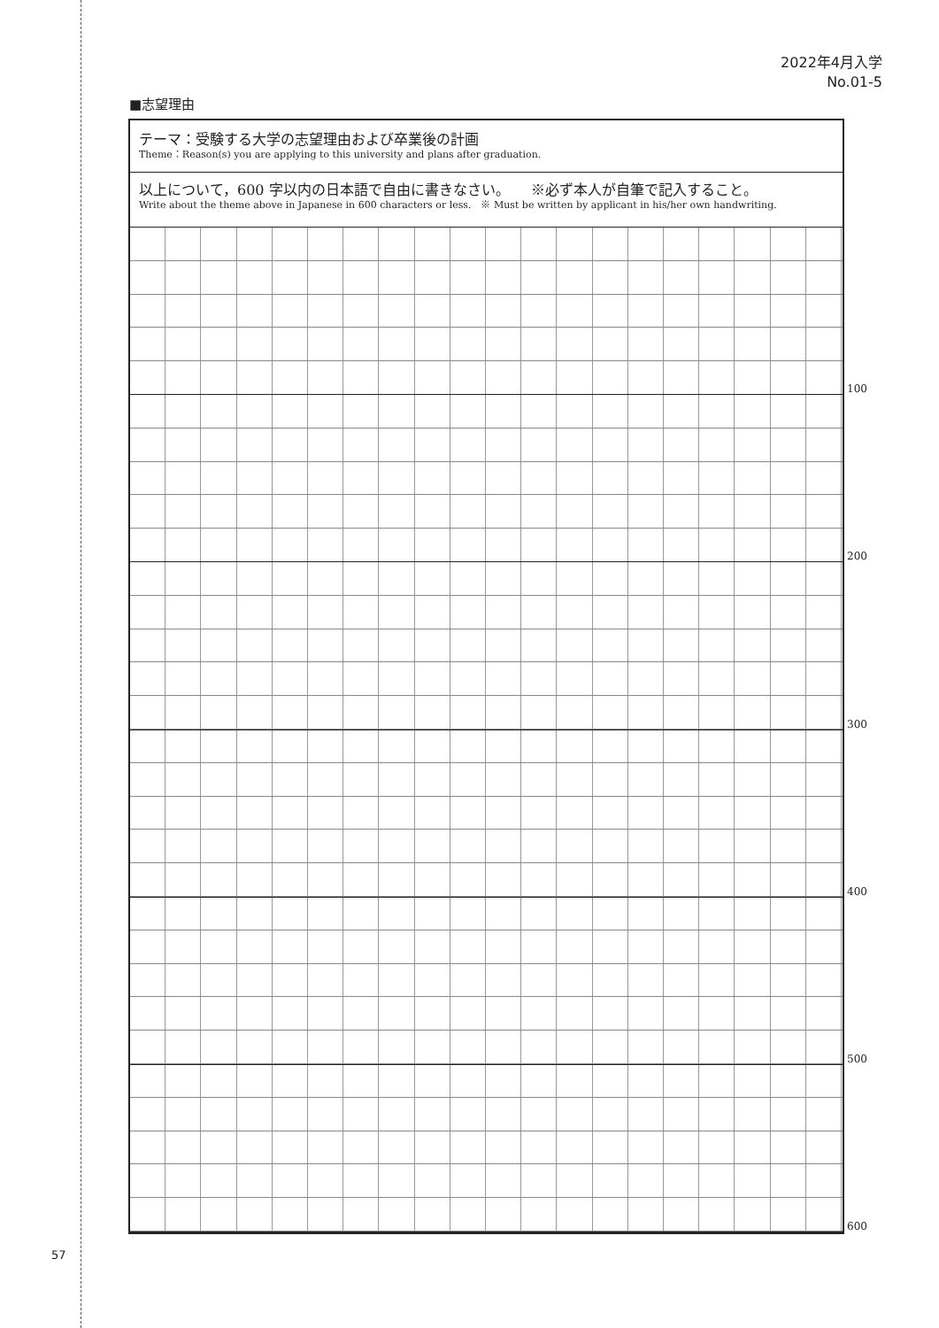2022年4月入学
No.01-5
■志望理由
テーマ：受験する大学の志望理由および卒業後の計画
Theme：Reason(s) you are applying to this university and plans after graduation.
以上について，600 字以内の日本語で自由に書きなさい。　　※必ず本人が自筆で記入すること。
Write about the theme above in Japanese in 600 characters or less.　※ Must be written by applicant in his/her own handwriting.
100
200
300
400
500
600
57